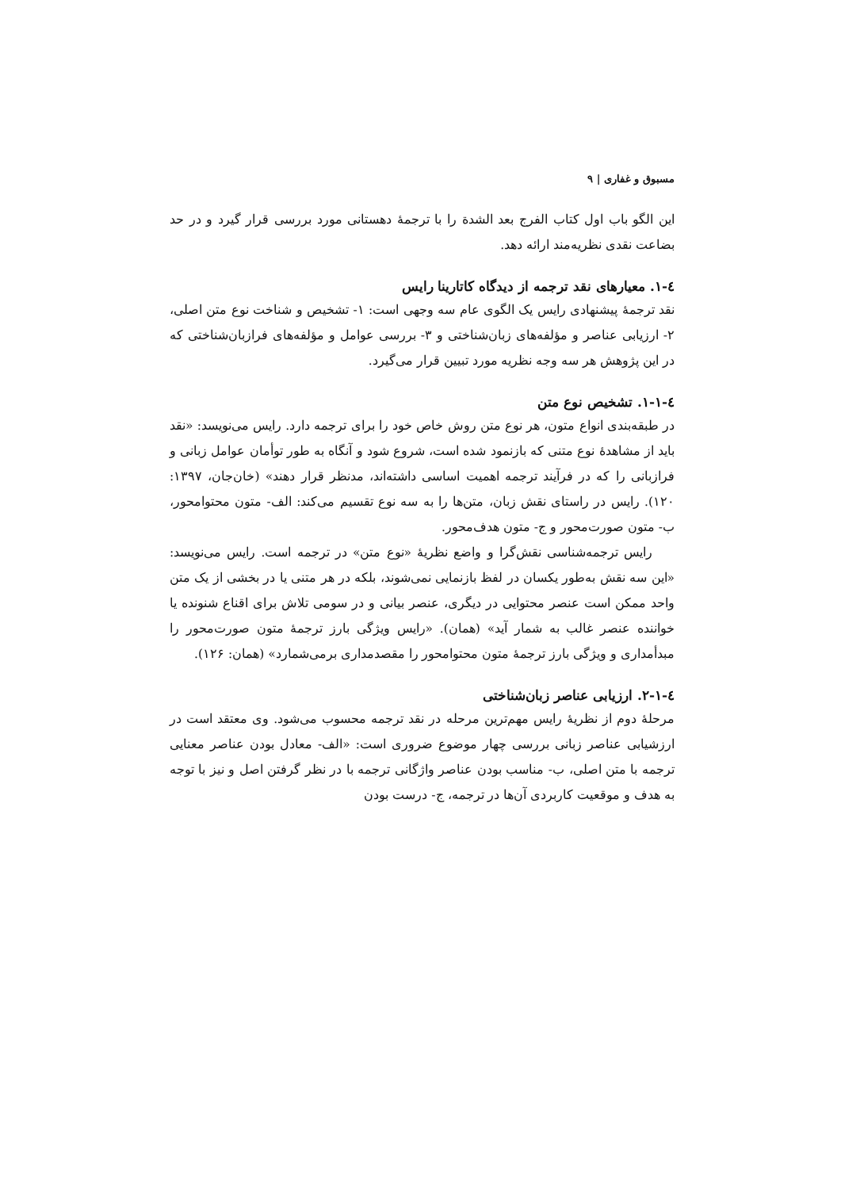مسبوق و غفاری | ۹
این الگو باب اول کتاب الفرج بعد الشدة را با ترجمهٔ دهستانی مورد بررسی قرار گیرد و در حد بضاعت نقدی نظریه‌مند ارائه دهد.
٤-١. معیارهای نقد ترجمه از دیدگاه کاتارینا رایس
نقد ترجمهٔ پیشنهادی رایس یک الگوی عام سه وجهی است: ۱- تشخیص و شناخت نوع متن اصلی، ۲- ارزیابی عناصر و مؤلفه‌های زبان‌شناختی و ۳- بررسی عوامل و مؤلفه‌های فرازبان‌شناختی که در این پژوهش هر سه وجه نظریه مورد تبیین قرار می‌گیرد.
٤-١-١. تشخیص نوع متن
در طبقه‌بندی انواع متون، هر نوع متن روش خاص خود را برای ترجمه دارد. رایس می‌نویسد: «نقد باید از مشاهدهٔ نوع متنی که بازنمود شده است، شروع شود و آنگاه به طور توأمان عوامل زبانی و فرازبانی را که در فرآیند ترجمه اهمیت اساسی داشته‌اند، مدنظر قرار دهند» (خان‌جان، ۱۳۹۷: ۱۲۰). رایس در راستای نقش زبان، متن‌ها را به سه نوع تقسیم می‌کند: الف- متون محتوامحور، ب- متون صورت‌محور و ج- متون هدف‌محور.
رایس ترجمه‌شناسی نقش‌گرا و واضع نظریهٔ «نوع متن» در ترجمه است. رایس می‌نویسد: «این سه نقش به‌طور یکسان در لفظ بازنمایی نمی‌شوند، بلکه در هر متنی یا در بخشی از یک متن واحد ممکن است عنصر محتوایی در دیگری، عنصر بیانی و در سومی تلاش برای اقناع شنونده یا خواننده عنصر غالب به شمار آید» (همان). «رایس ویژگی بارز ترجمهٔ متون صورت‌محور را مبدأمداری و ویژگی بارز ترجمهٔ متون محتوامحور را مقصدمداری برمی‌شمارد» (همان: ۱۲۶).
٤-١-٢. ارزیابی عناصر زبان‌شناختی
مرحلهٔ دوم از نظریهٔ رایس مهم‌ترین مرحله در نقد ترجمه محسوب می‌شود. وی معتقد است در ارزشیابی عناصر زبانی بررسی چهار موضوع ضروری است: «الف- معادل بودن عناصر معنایی ترجمه با متن اصلی، ب- مناسب بودن عناصر واژگانی ترجمه با در نظر گرفتن اصل و نیز با توجه به هدف و موقعیت کاربردی آن‌ها در ترجمه، ج- درست بودن